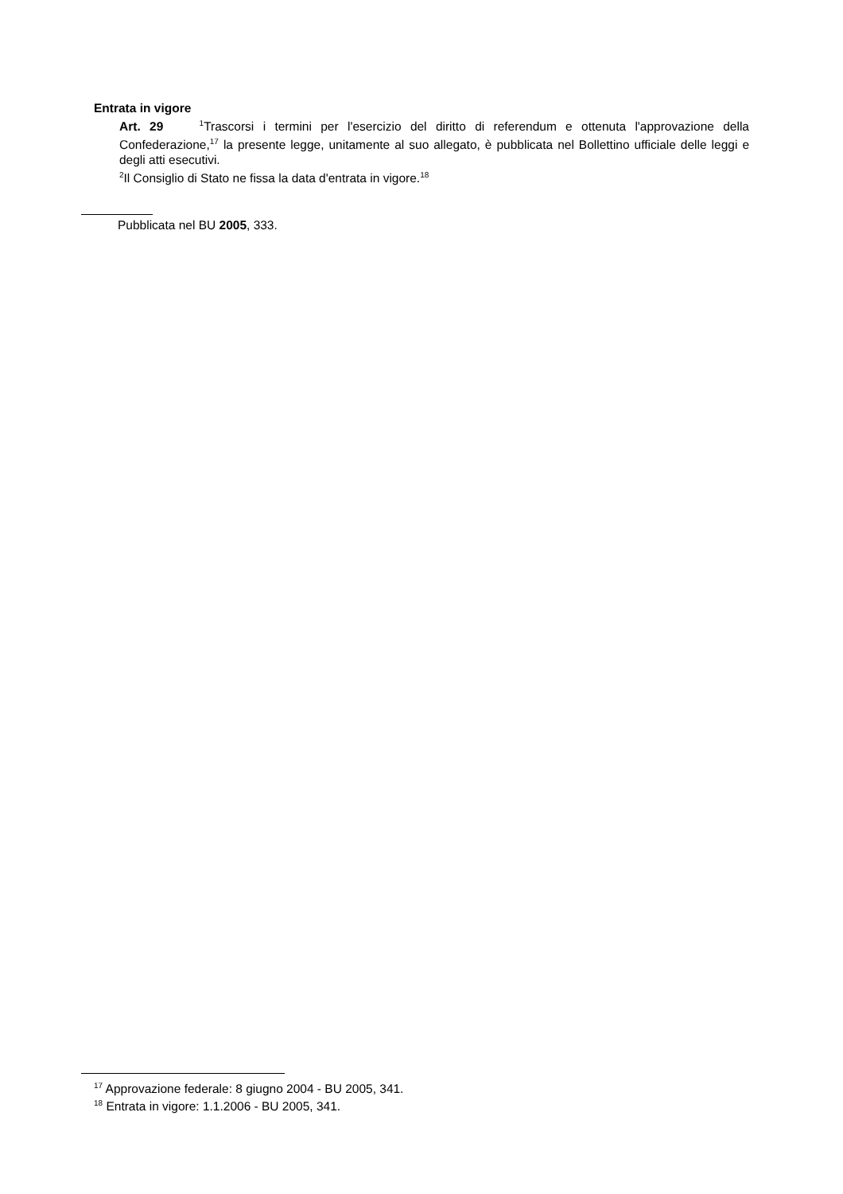Entrata in vigore
Art. 29 <sup>1</sup>Trascorsi i termini per l'esercizio del diritto di referendum e ottenuta l'approvazione della Confederazione,<sup>17</sup> la presente legge, unitamente al suo allegato, è pubblicata nel Bollettino ufficiale delle leggi e degli atti esecutivi.
<sup>2</sup> Il Consiglio di Stato ne fissa la data d'entrata in vigore.<sup>18</sup>
Pubblicata nel BU 2005, 333.
<sup>17</sup> Approvazione federale: 8 giugno 2004 - BU 2005, 341.
<sup>18</sup> Entrata in vigore: 1.1.2006 - BU 2005, 341.